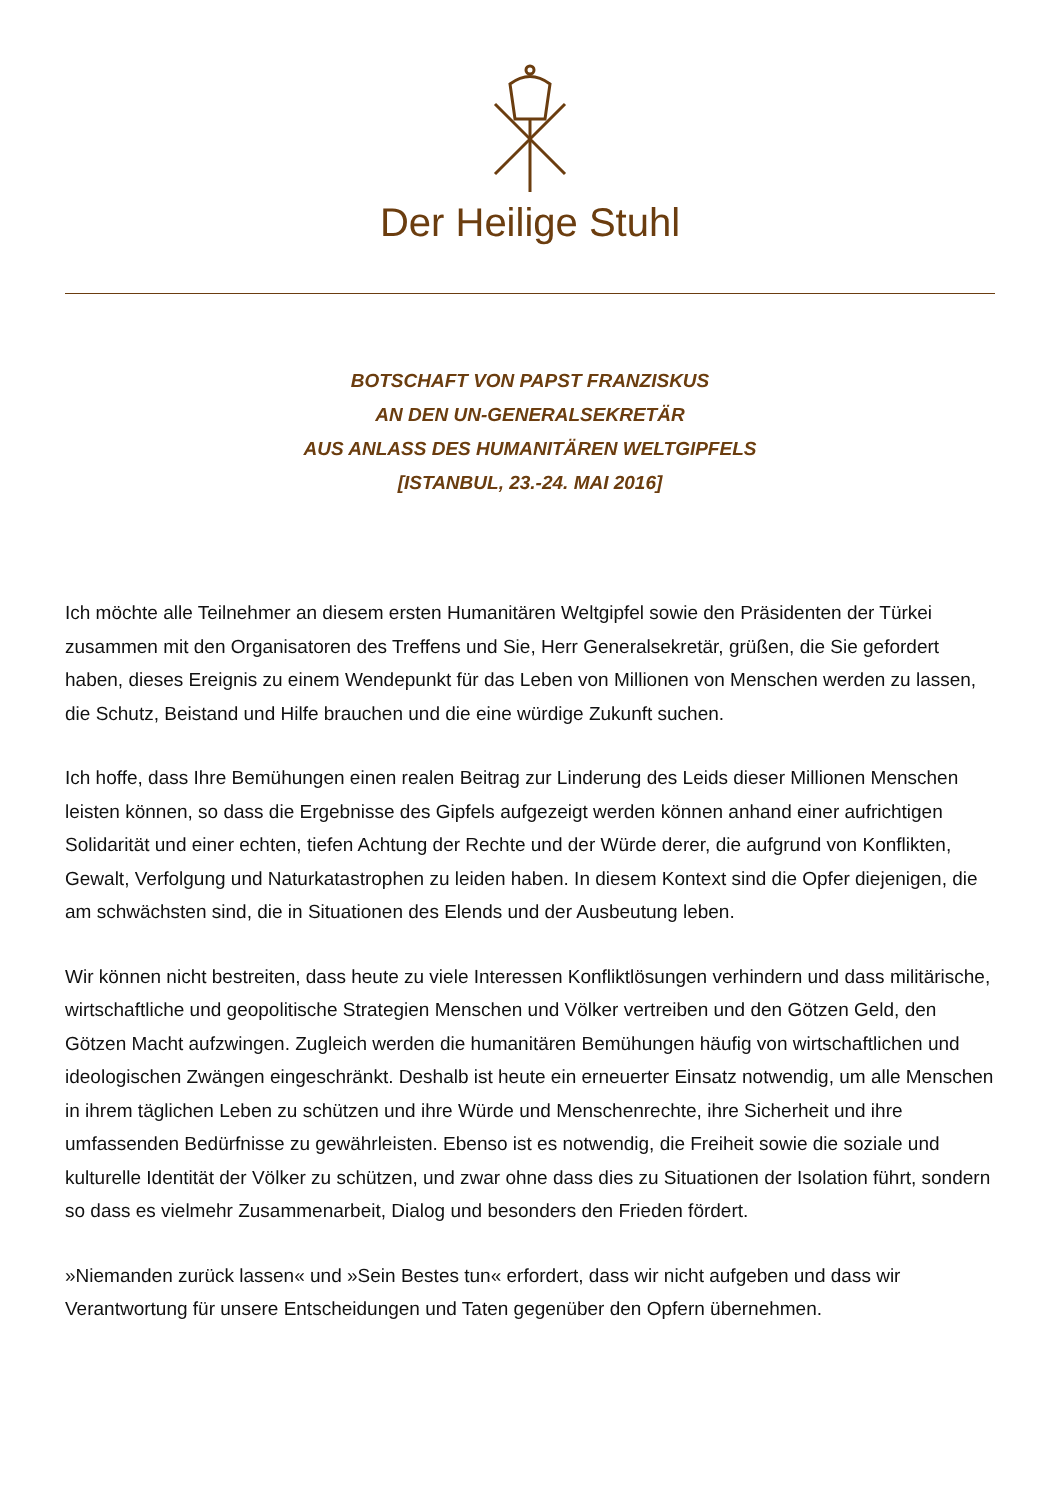Der Heilige Stuhl
BOTSCHAFT VON PAPST FRANZISKUS
AN DEN UN-GENERALSEKRETÄR
AUS ANLASS DES HUMANITÄREN WELTGIPFELS
[ISTANBUL, 23.-24. MAI 2016]
Ich möchte alle Teilnehmer an diesem ersten Humanitären Weltgipfel sowie den Präsidenten der Türkei zusammen mit den Organisatoren des Treffens und Sie, Herr Generalsekretär, grüßen, die Sie gefordert haben, dieses Ereignis zu einem Wendepunkt für das Leben von Millionen von Menschen werden zu lassen, die Schutz, Beistand und Hilfe brauchen und die eine würdige Zukunft suchen.
Ich hoffe, dass Ihre Bemühungen einen realen Beitrag zur Linderung des Leids dieser Millionen Menschen leisten können, so dass die Ergebnisse des Gipfels aufgezeigt werden können anhand einer aufrichtigen Solidarität und einer echten, tiefen Achtung der Rechte und der Würde derer, die aufgrund von Konflikten, Gewalt, Verfolgung und Naturkatastrophen zu leiden haben. In diesem Kontext sind die Opfer diejenigen, die am schwächsten sind, die in Situationen des Elends und der Ausbeutung leben.
Wir können nicht bestreiten, dass heute zu viele Interessen Konfliktlösungen verhindern und dass militärische, wirtschaftliche und geopolitische Strategien Menschen und Völker vertreiben und den Götzen Geld, den Götzen Macht aufzwingen. Zugleich werden die humanitären Bemühungen häufig von wirtschaftlichen und ideologischen Zwängen eingeschränkt. Deshalb ist heute ein erneuerter Einsatz notwendig, um alle Menschen in ihrem täglichen Leben zu schützen und ihre Würde und Menschenrechte, ihre Sicherheit und ihre umfassenden Bedürfnisse zu gewährleisten. Ebenso ist es notwendig, die Freiheit sowie die soziale und kulturelle Identität der Völker zu schützen, und zwar ohne dass dies zu Situationen der Isolation führt, sondern so dass es vielmehr Zusammenarbeit, Dialog und besonders den Frieden fördert.
»Niemanden zurück lassen« und »Sein Bestes tun« erfordert, dass wir nicht aufgeben und dass wir Verantwortung für unsere Entscheidungen und Taten gegenüber den Opfern übernehmen.